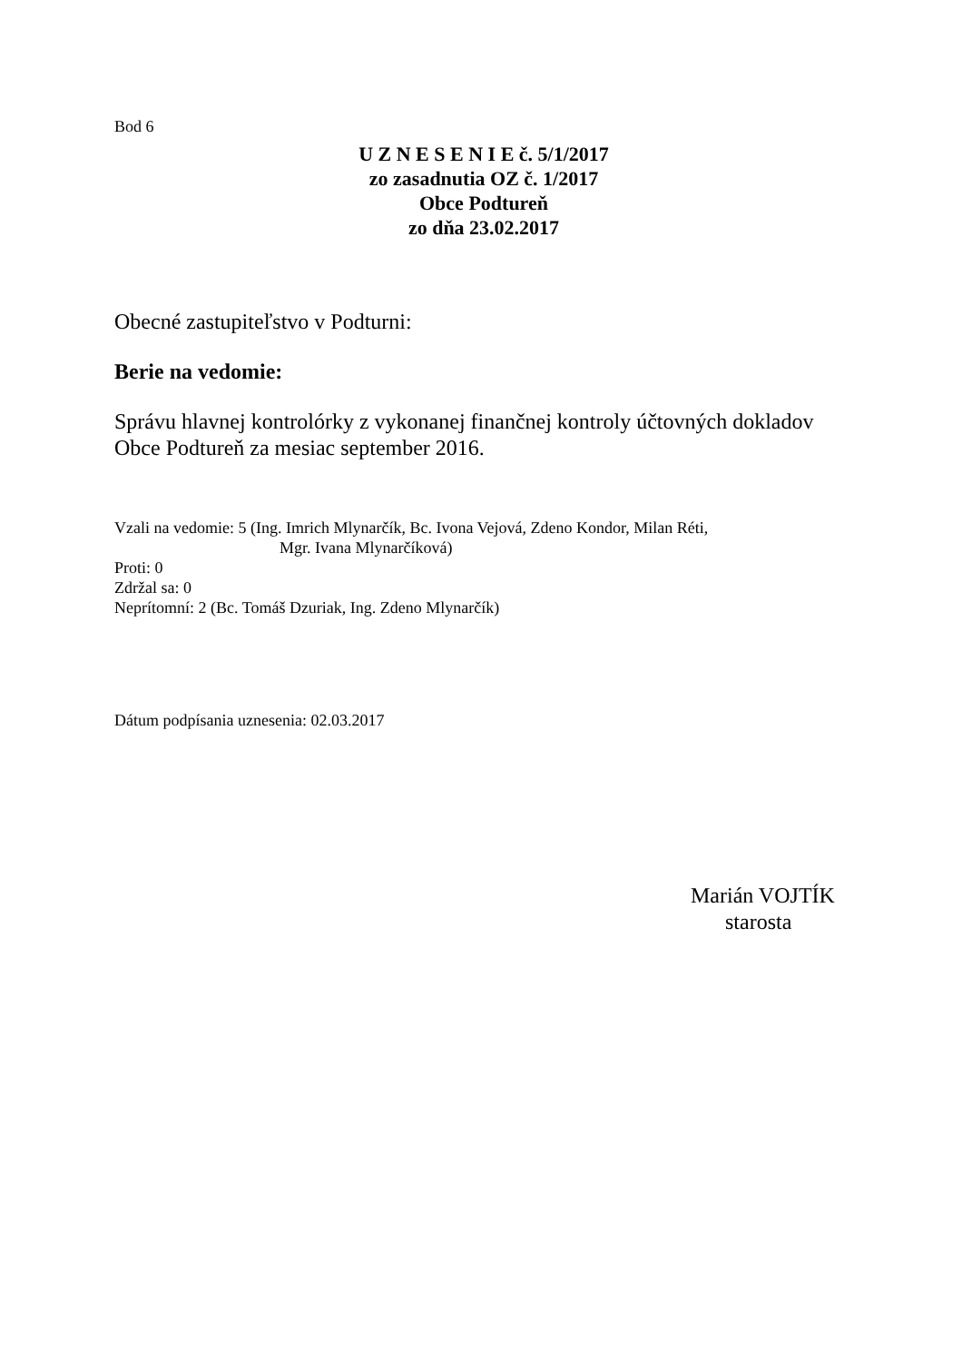Bod 6
U Z N E S E N I E č. 5/1/2017
zo zasadnutia OZ č. 1/2017
Obce Podtureň
zo dňa 23.02.2017
Obecné zastupiteľstvo v Podturni:
Berie na vedomie:
Správu hlavnej kontrolórky z vykonanej finančnej kontroly účtovných dokladov Obce Podtureň za mesiac september 2016.
Vzali na vedomie: 5 (Ing. Imrich Mlynarčík, Bc. Ivona Vejová, Zdeno Kondor, Milan Réti,
Mgr. Ivana Mlynarčíková)
Proti: 0
Zdržal sa: 0
Neprítomní: 2 (Bc. Tomáš Dzuriak, Ing. Zdeno Mlynarčík)
Dátum podpísania uznesenia: 02.03.2017
Marián VOJTÍK
starosta